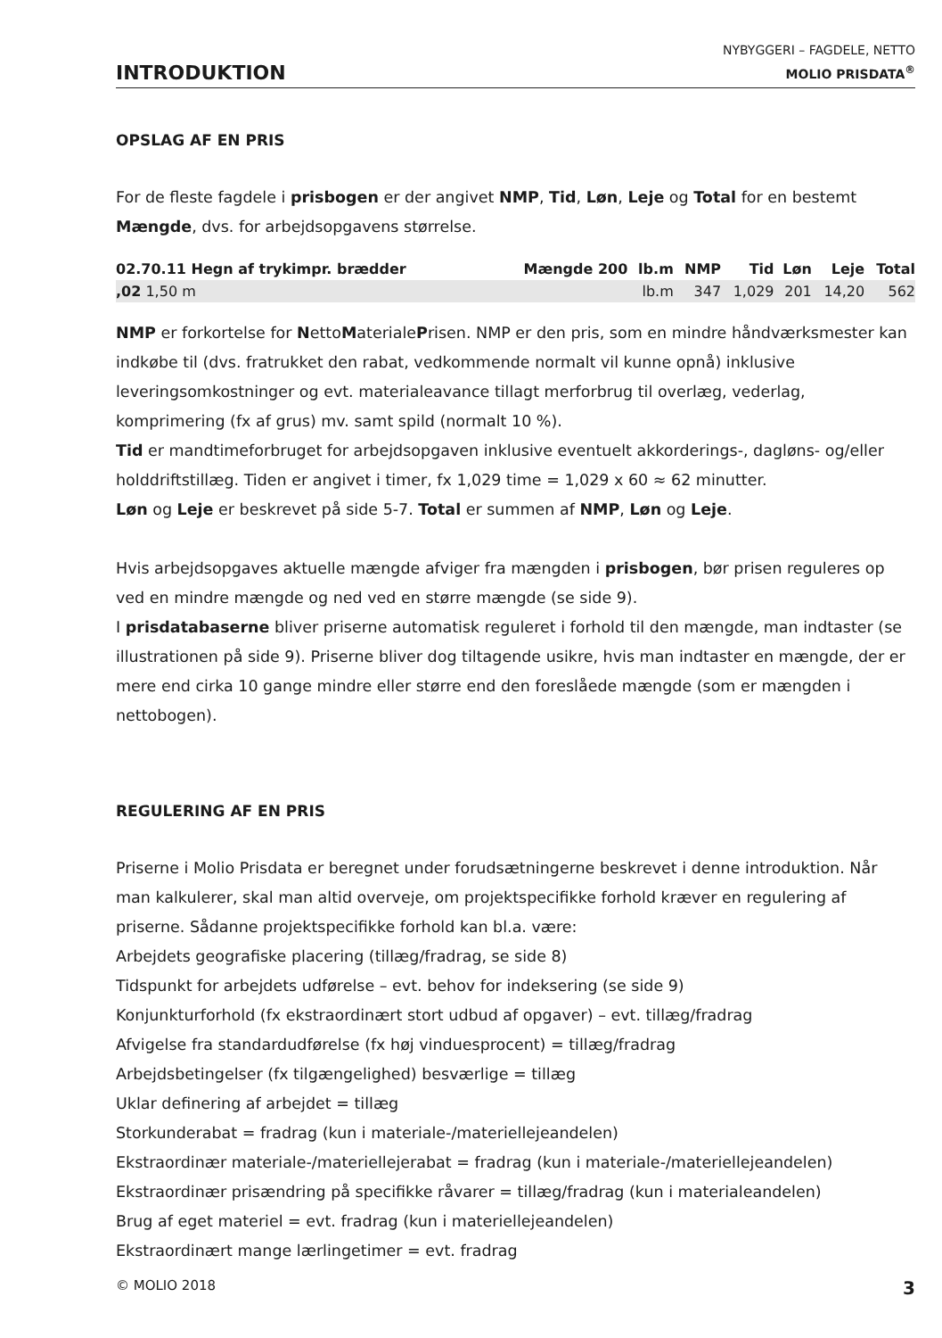INTRODUKTION
NYBYGGERI – FAGDELE, NETTO
MOLIO PRISDATA<sup>®</sup>
OPSLAG AF EN PRIS
For de fleste fagdele i prisbogen er der angivet NMP, Tid, Løn, Leje og Total for en bestemt Mængde, dvs. for arbejdsopgavens størrelse.
| 02.70.11 Hegn af trykimpr. brædder | Mængde 200 | lb.m | NMP | Tid | Løn | Leje | Total |
| --- | --- | --- | --- | --- | --- | --- | --- |
| ,02 1,50 m | | lb.m | 347 | 1,029 | 201 | 14,20 | 562 |
NMP er forkortelse for NettoMaterialePrisen. NMP er den pris, som en mindre håndværksmester kan indkøbe til (dvs. fratrukket den rabat, vedkommende normalt vil kunne opnå) inklusive leveringsomkostninger og evt. materialeavance tillagt merforbrug til overlæg, vederlag, komprimering (fx af grus) mv. samt spild (normalt 10 %).
Tid er mandtimeforbruget for arbejdsopgaven inklusive eventuelt akkorderings-, dagløns- og/eller holddriftstillæg. Tiden er angivet i timer, fx 1,029 time = 1,029 x 60 ≈ 62 minutter.
Løn og Leje er beskrevet på side 5-7. Total er summen af NMP, Løn og Leje.
Hvis arbejdsopgaves aktuelle mængde afviger fra mængden i prisbogen, bør prisen reguleres op ved en mindre mængde og ned ved en større mængde (se side 9).
I prisdatabaserne bliver priserne automatisk reguleret i forhold til den mængde, man indtaster (se illustrationen på side 9). Priserne bliver dog tiltagende usikre, hvis man indtaster en mængde, der er mere end cirka 10 gange mindre eller større end den foreslåede mængde (som er mængden i nettobogen).
REGULERING AF EN PRIS
Priserne i Molio Prisdata er beregnet under forudsætningerne beskrevet i denne introduktion. Når man kalkulerer, skal man altid overveje, om projektspecifikke forhold kræver en regulering af priserne. Sådanne projektspecifikke forhold kan bl.a. være:
Arbejdets geografiske placering (tillæg/fradrag, se side 8)
Tidspunkt for arbejdets udførelse – evt. behov for indeksering (se side 9)
Konjunkturforhold (fx ekstraordinært stort udbud af opgaver) – evt. tillæg/fradrag
Afvigelse fra standardudførelse (fx høj vinduesprocent) = tillæg/fradrag
Arbejdsbetingelser (fx tilgængelighed) besværlige = tillæg
Uklar definering af arbejdet = tillæg
Storkunderabat = fradrag (kun i materiale-/materiellejeandelen)
Ekstraordinær materiale-/materiellejerabat = fradrag (kun i materiale-/materiellejeandelen)
Ekstraordinær prisændring på specifikke råvarer = tillæg/fradrag (kun i materialeandelen)
Brug af eget materiel = evt. fradrag (kun i materiellejeandelen)
Ekstraordinært mange lærlingetimer = evt. fradrag
© MOLIO 2018 3